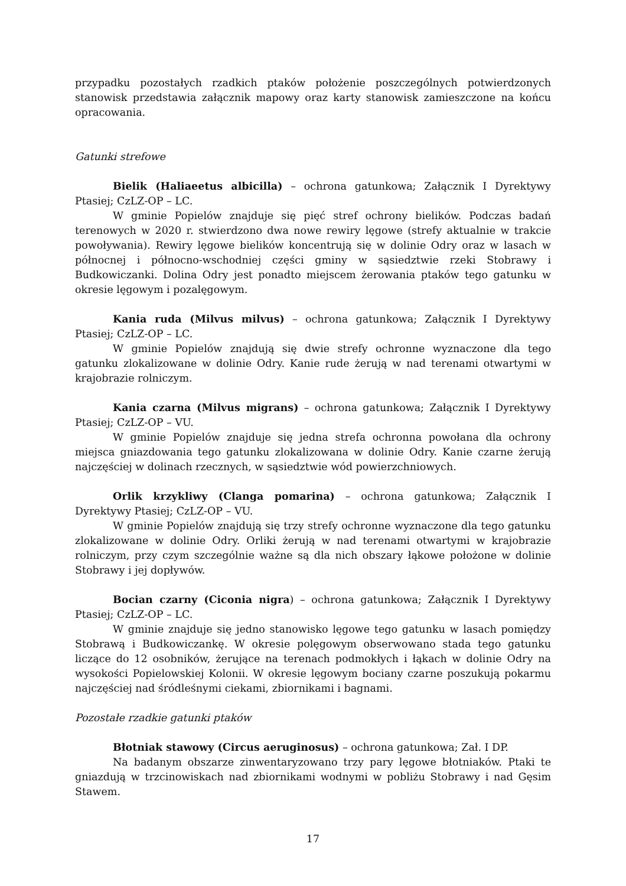przypadku pozostałych rzadkich ptaków położenie poszczególnych potwierdzonych stanowisk przedstawia załącznik mapowy oraz karty stanowisk zamieszczone na końcu opracowania.
Gatunki strefowe
Bielik (Haliaeetus albicilla) – ochrona gatunkowa; Załącznik I Dyrektywy Ptasiej; CzLZ-OP – LC.
W gminie Popielów znajduje się pięć stref ochrony bielików. Podczas badań terenowych w 2020 r. stwierdzono dwa nowe rewiry lęgowe (strefy aktualnie w trakcie powoływania). Rewiry lęgowe bielików koncentrują się w dolinie Odry oraz w lasach w północnej i północno-wschodniej części gminy w sąsiedztwie rzeki Stobrawy i Budkowiczanki. Dolina Odry jest ponadto miejscem żerowania ptaków tego gatunku w okresie lęgowym i pozalęgowym.
Kania ruda (Milvus milvus) – ochrona gatunkowa; Załącznik I Dyrektywy Ptasiej; CzLZ-OP – LC.
W gminie Popielów znajdują się dwie strefy ochronne wyznaczone dla tego gatunku zlokalizowane w dolinie Odry. Kanie rude żerują w nad terenami otwartymi w krajobrazie rolniczym.
Kania czarna (Milvus migrans) – ochrona gatunkowa; Załącznik I Dyrektywy Ptasiej; CzLZ-OP – VU.
W gminie Popielów znajduje się jedna strefa ochronna powołana dla ochrony miejsca gniazdowania tego gatunku zlokalizowana w dolinie Odry. Kanie czarne żerują najczęściej w dolinach rzecznych, w sąsiedztwie wód powierzchniowych.
Orlik krzykliwy (Clanga pomarina) – ochrona gatunkowa; Załącznik I Dyrektywy Ptasiej; CzLZ-OP – VU.
W gminie Popielów znajdują się trzy strefy ochronne wyznaczone dla tego gatunku zlokalizowane w dolinie Odry. Orliki żerują w nad terenami otwartymi w krajobrazie rolniczym, przy czym szczególnie ważne są dla nich obszary łąkowe położone w dolinie Stobrawy i jej dopływów.
Bocian czarny (Ciconia nigra) – ochrona gatunkowa; Załącznik I Dyrektywy Ptasiej; CzLZ-OP – LC.
W gminie znajduje się jedno stanowisko lęgowe tego gatunku w lasach pomiędzy Stobrawą i Budkowiczankę. W okresie polęgowym obserwowano stada tego gatunku liczące do 12 osobników, żerujące na terenach podmokłych i łąkach w dolinie Odry na wysokości Popielowskiej Kolonii. W okresie lęgowym bociany czarne poszukują pokarmu najczęściej nad śródleśnymi ciekami, zbiornikami i bagnami.
Pozostałe rzadkie gatunki ptaków
Błotniak stawowy (Circus aeruginosus) – ochrona gatunkowa; Zał. I DP.
Na badanym obszarze zinwentaryzowano trzy pary lęgowe błotniaków. Ptaki te gniazdują w trzcinowiskach nad zbiornikami wodnymi w pobliżu Stobrawy i nad Gęsim Stawem.
17